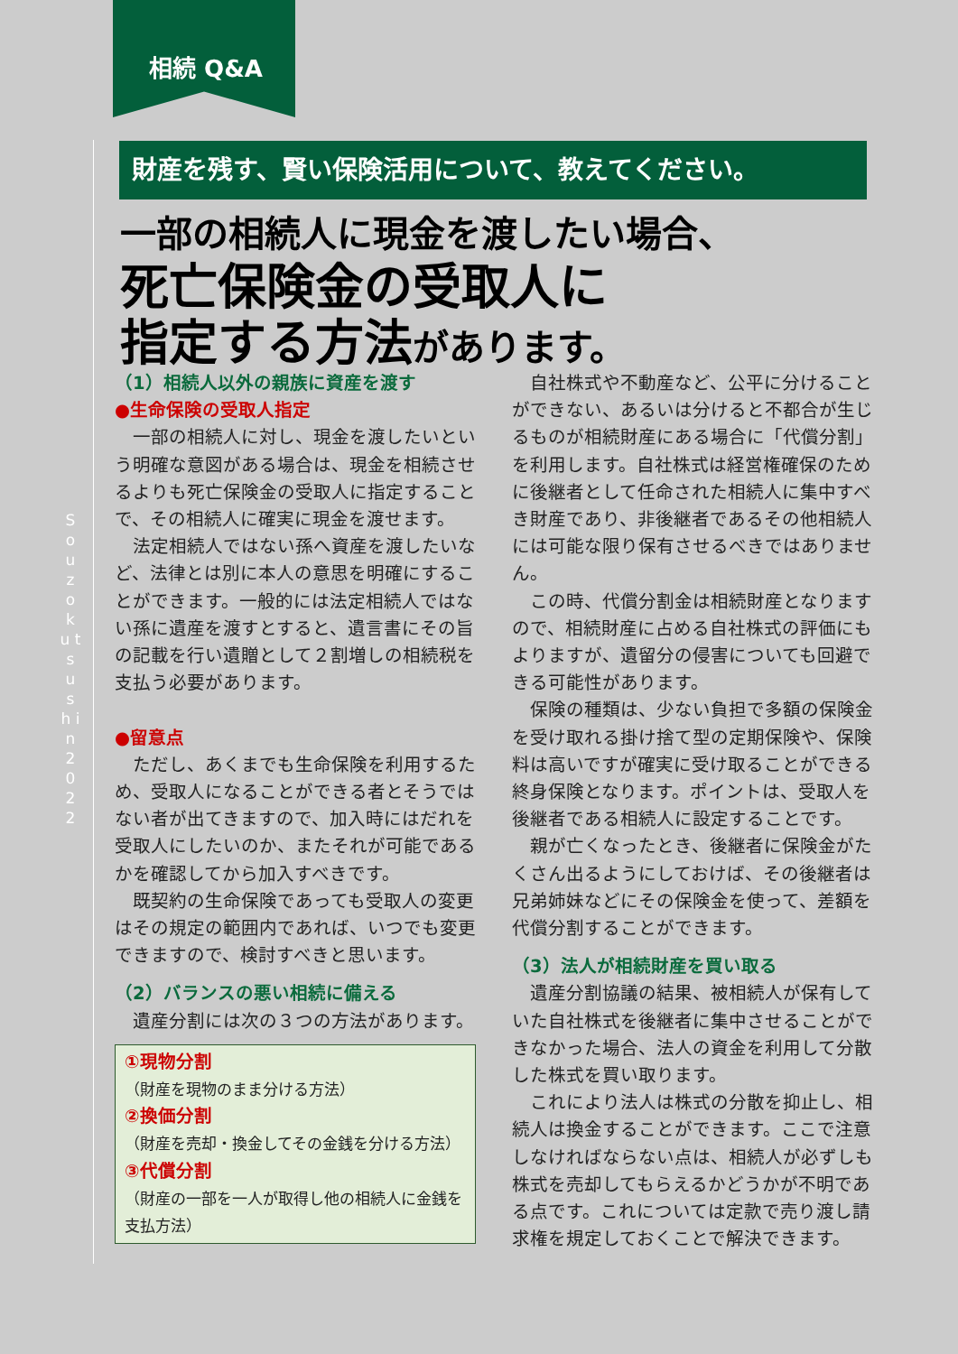相続 Q&A
S o u z o k u t s u s h i n 2 0 2 2
財産を残す、賢い保険活用について、教えてください。
一部の相続人に現金を渡したい場合、
死亡保険金の受取人に
指定する方法があります。
（1）相続人以外の親族に資産を渡す
●生命保険の受取人指定
一部の相続人に対し、現金を渡したいという明確な意図がある場合は、現金を相続させるよりも死亡保険金の受取人に指定することで、その相続人に確実に現金を渡せます。
法定相続人ではない孫へ資産を渡したいなど、法律とは別に本人の意思を明確にすることができます。一般的には法定相続人ではない孫に遺産を渡すとすると、遺言書にその旨の記載を行い遺贈として２割増しの相続税を支払う必要があります。
●留意点
ただし、あくまでも生命保険を利用するため、受取人になることができる者とそうではない者が出てきますので、加入時にはだれを受取人にしたいのか、またそれが可能であるかを確認してから加入すべきです。
既契約の生命保険であっても受取人の変更はその規定の範囲内であれば、いつでも変更できますので、検討すべきと思います。
（2）バランスの悪い相続に備える
遺産分割には次の３つの方法があります。
①現物分割
（財産を現物のまま分ける方法）
②換価分割
（財産を売却・換金してその金銭を分ける方法）
③代償分割
（財産の一部を一人が取得し他の相続人に金銭を支払方法）
自社株式や不動産など、公平に分けることができない、あるいは分けると不都合が生じるものが相続財産にある場合に「代償分割」を利用します。自社株式は経営権確保のために後継者として任命された相続人に集中すべき財産であり、非後継者であるその他相続人には可能な限り保有させるべきではありません。
この時、代償分割金は相続財産となりますので、相続財産に占める自社株式の評価にもよりますが、遺留分の侵害についても回避できる可能性があります。
保険の種類は、少ない負担で多額の保険金を受け取れる掛け捨て型の定期保険や、保険料は高いですが確実に受け取ることができる終身保険となります。ポイントは、受取人を後継者である相続人に設定することです。
親が亡くなったとき、後継者に保険金がたくさん出るようにしておけば、その後継者は兄弟姉妹などにその保険金を使って、差額を代償分割することができます。
（3）法人が相続財産を買い取る
遺産分割協議の結果、被相続人が保有していた自社株式を後継者に集中させることができなかった場合、法人の資金を利用して分散した株式を買い取ります。
これにより法人は株式の分散を抑止し、相続人は換金することができます。ここで注意しなければならない点は、相続人が必ずしも株式を売却してもらえるかどうかが不明である点です。これについては定款で売り渡し請求権を規定しておくことで解決できます。